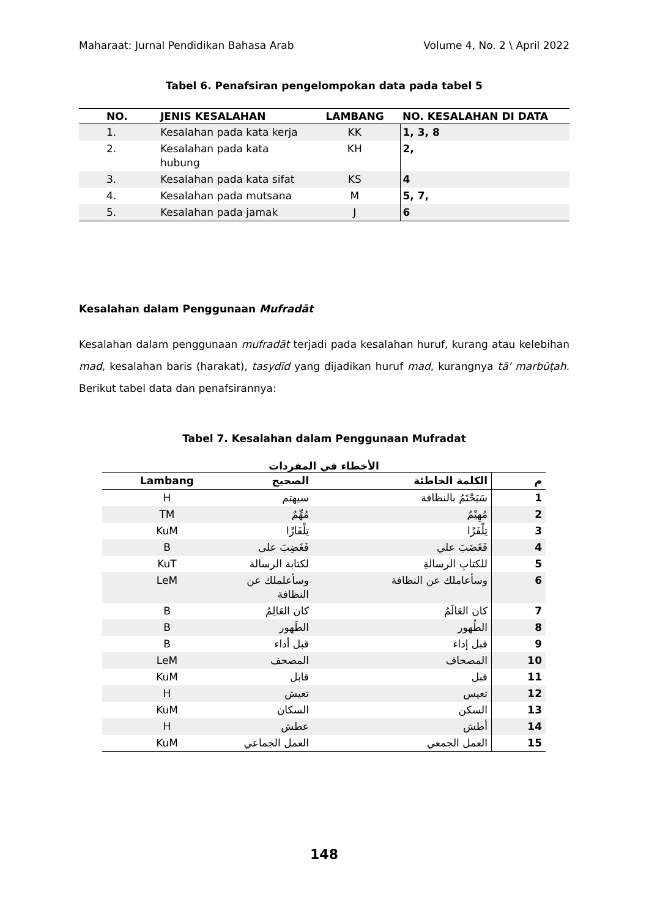Maharaat: Jurnal Pendidikan Bahasa Arab Volume 4, No. 2 \ April 2022
Tabel 6. Penafsiran pengelompokan data pada tabel 5
| NO. | JENIS KESALAHAN | LAMBANG | NO. KESALAHAN DI DATA |
| --- | --- | --- | --- |
| 1. | Kesalahan pada kata kerja | KK | 1, 3, 8 |
| 2. | Kesalahan pada kata hubung | KH | 2, |
| 3. | Kesalahan pada kata sifat | KS | 4 |
| 4. | Kesalahan pada mutsana | M | 5, 7, |
| 5. | Kesalahan pada jamak | J | 6 |
Kesalahan dalam Penggunaan Mufradāt
Kesalahan dalam penggunaan mufradāt terjadi pada kesalahan huruf, kurang atau kelebihan mad, kesalahan baris (harakat), tasydīd yang dijadikan huruf mad, kurangnya tā' marbūṭah. Berikut tabel data dan penafsirannya:
Tabel 7. Kesalahan dalam Penggunaan Mufradat
الأخطاء في المفردات
| Lambang | الصحيح | الكلمة الخاطئة | م |
| --- | --- | --- | --- |
| H | سيهتم | سَيَحْتَمُ بالنظافة | 1 |
| TM | مُهِّمٌ | مُهِيْمٌ | 2 |
| KuM | تِلْفَازًا | تِلْفَزًا | 3 |
| B | فَغَضِبَ على | فَغَضَبَ علي | 4 |
| KuT | لكتابة الرسالة | للكتابِ الرسالةِ | 5 |
| LeM | وسأعلملك عن النظافة | وسأعاملك عن النظافة | 6 |
| B | كان العَالِمُ | كان العَالَمُ | 7 |
| B | الطَهور | الطُهور | 8 |
| B | قبل أداء | قبل إداء | 9 |
| LeM | المصحف | المصحاف | 10 |
| KuM | قابل | قبل | 11 |
| H | تعيش | تعيس | 12 |
| KuM | السكان | السكن | 13 |
| H | عطش | أطش | 14 |
| KuM | العمل الجماعي | العمل الجمعي | 15 |
148